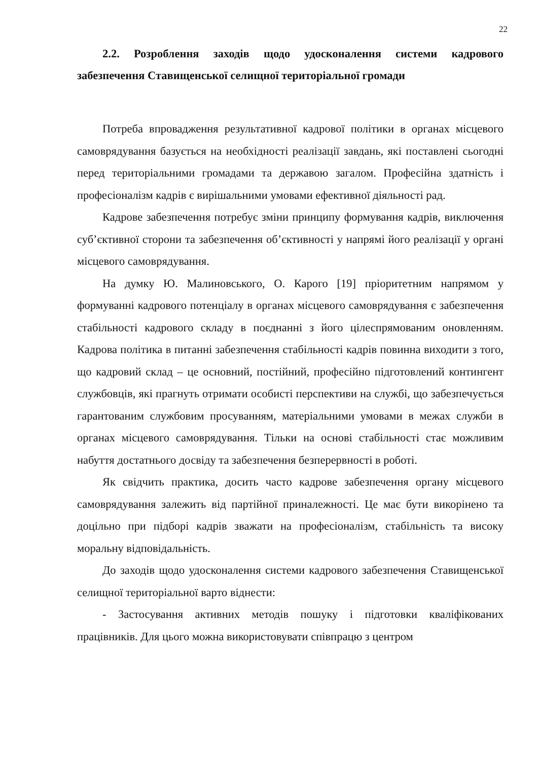22
2.2. Розроблення заходів щодо удосконалення системи кадрового забезпечення Ставищенської селищної територіальної громади
Потреба впровадження результативної кадрової політики в органах місцевого самоврядування базується на необхідності реалізації завдань, які поставлені сьогодні перед територіальними громадами та державою загалом. Професійна здатність і професіоналізм кадрів є вирішальними умовами ефективної діяльності рад.
Кадрове забезпечення потребує зміни принципу формування кадрів, виключення суб’єктивної сторони та забезпечення об’єктивності у напрямі його реалізації у органі місцевого самоврядування.
На думку Ю. Малиновського, О. Карого [19] пріоритетним напрямом у формуванні кадрового потенціалу в органах місцевого самоврядування є забезпечення стабільності кадрового складу в поєднанні з його цілеспрямованим оновленням. Кадрова політика в питанні забезпечення стабільності кадрів повинна виходити з того, що кадровий склад – це основний, постійний, професійно підготовлений контингент службовців, які прагнуть отримати особисті перспективи на службі, що забезпечується гарантованим службовим просуванням, матеріальними умовами в межах служби в органах місцевого самоврядування. Тільки на основі стабільності стає можливим набуття достатнього досвіду та забезпечення безперервності в роботі.
Як свідчить практика, досить часто кадрове забезпечення органу місцевого самоврядування залежить від партійної приналежності. Це має бути викорінено та доцільно при підборі кадрів зважати на професіоналізм, стабільність та високу моральну відповідальність.
До заходів щодо удосконалення системи кадрового забезпечення Ставищенської селищної територіальної варто віднести:
- Застосування активних методів пошуку і підготовки кваліфікованих працівників. Для цього можна використовувати співпрацю з центром